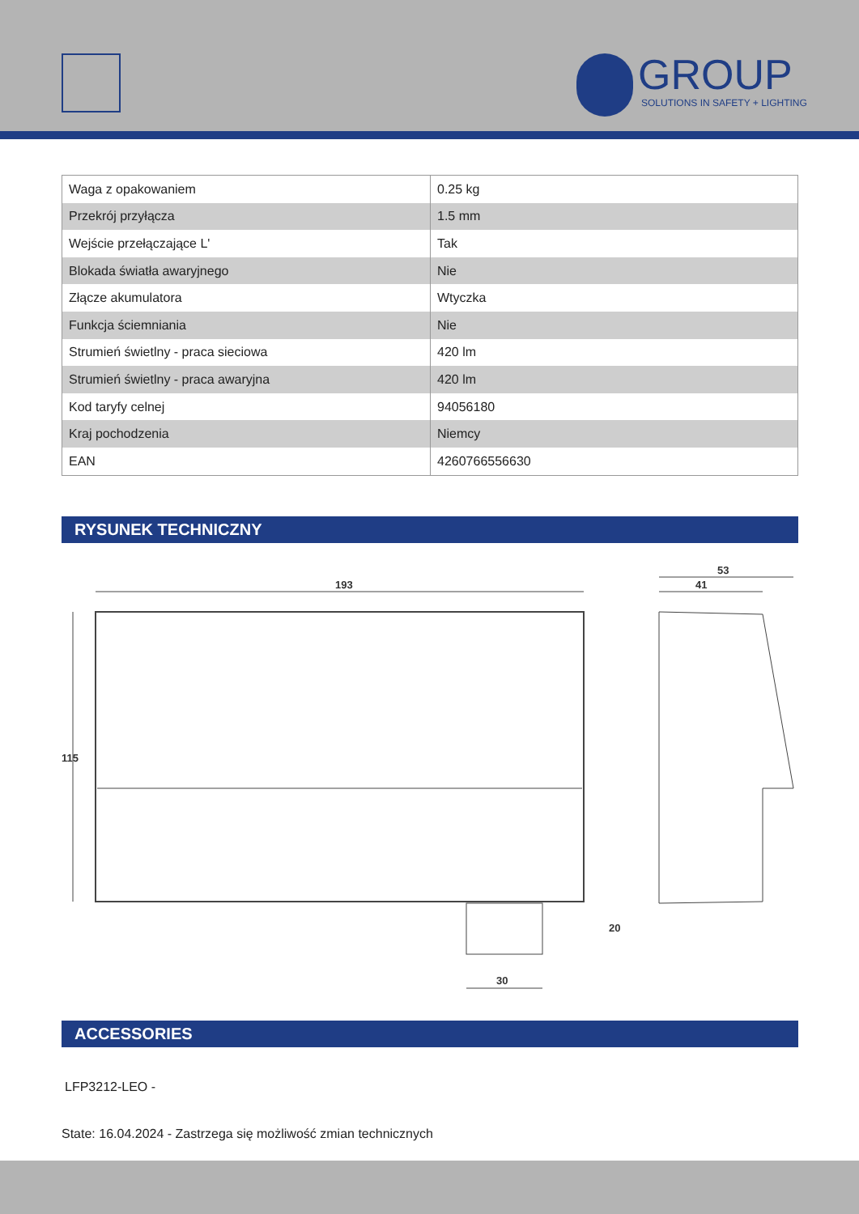GROUP
SOLUTIONS IN SAFETY + LIGHTING
| Waga z opakowaniem | 0.25 kg |
| Przekrój przyłącza | 1.5 mm |
| Wejście przełączające L' | Tak |
| Blokada światła awaryjnego | Nie |
| Złącze akumulatora | Wtyczka |
| Funkcja ściemniania | Nie |
| Strumień świetlny - praca sieciowa | 420 lm |
| Strumień świetlny - praca awaryjna | 420 lm |
| Kod taryfy celnej | 94056180 |
| Kraj pochodzenia | Niemcy |
| EAN | 4260766556630 |
RYSUNEK TECHNICZNY
193
115
30
20
41
53
ACCESSORIES
LFP3212-LEO -
State: 16.04.2024 - Zastrzega się możliwość zmian technicznych